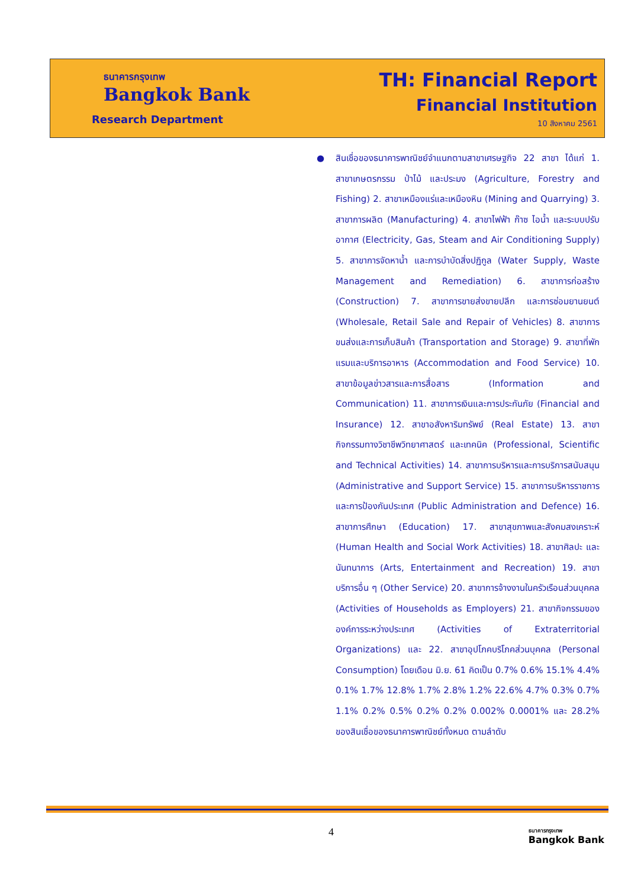ธนาคารกรุงเทพ
Bangkok Bank
Research Department
TH: Financial Report
Financial Institution
10 สิงหาคม 2561
●
สินเชื่อของธนาคารพาณิชย์จำแนกตามสาขาเศรษฐกิจ 22 สาขา ได้แก่ 1. สาขาเกษตรกรรม ป่าไม้ และประมง (Agriculture, Forestry and Fishing) 2. สาขาเหมืองแร่และเหมืองหิน (Mining and Quarrying) 3. สาขาการผลิต (Manufacturing) 4. สาขาไฟฟ้า ก๊าซ ไอน้ำ และระบบปรับอากาศ (Electricity, Gas, Steam and Air Conditioning Supply) 5. สาขาการจัดหาน้ำ และการบำบัดสิ่งปฏิกูล (Water Supply, Waste Management and Remediation) 6. สาขาการก่อสร้าง (Construction) 7. สาขาการขายส่งขายปลีก และการซ่อมยานยนต์ (Wholesale, Retail Sale and Repair of Vehicles) 8. สาขาการขนส่งและการเก็บสินค้า (Transportation and Storage) 9. สาขาที่พักแรมและบริการอาหาร (Accommodation and Food Service) 10. สาขาข้อมูลข่าวสารและการสื่อสาร (Information and Communication) 11. สาขาการเงินและการประกันภัย (Financial and Insurance) 12. สาขาอสังหาริมทรัพย์ (Real Estate) 13. สาขากิจกรรมทางวิชาชีพวิทยาศาสตร์ และเทคนิค (Professional, Scientific and Technical Activities) 14. สาขาการบริหารและการบริการสนับสนุน (Administrative and Support Service) 15. สาขาการบริหารราชการและการป้องกันประเทศ (Public Administration and Defence) 16. สาขาการศึกษา (Education) 17. สาขาสุขภาพและสังคมสงเคราะห์ (Human Health and Social Work Activities) 18. สาขาศิลปะ และนันทนาการ (Arts, Entertainment and Recreation) 19. สาขาบริการอื่น ๆ (Other Service) 20. สาขาการจ้างงานในครัวเรือนส่วนบุคคล (Activities of Households as Employers) 21. สาขากิจกรรมขององค์การระหว่างประเทศ (Activities of Extraterritorial Organizations) และ 22. สาขาอุปโภคบริโภคส่วนบุคคล (Personal Consumption) โดยเดือน มิ.ย. 61 คิดเป็น 0.7% 0.6% 15.1% 4.4% 0.1% 1.7% 12.8% 1.7% 2.8% 1.2% 22.6% 4.7% 0.3% 0.7% 1.1% 0.2% 0.5% 0.2% 0.2% 0.002% 0.0001% และ 28.2% ของสินเชื่อของธนาคารพาณิชย์ทั้งหมด ตามลำดับ
4
ธนาคารกรุงเทพ
Bangkok Bank